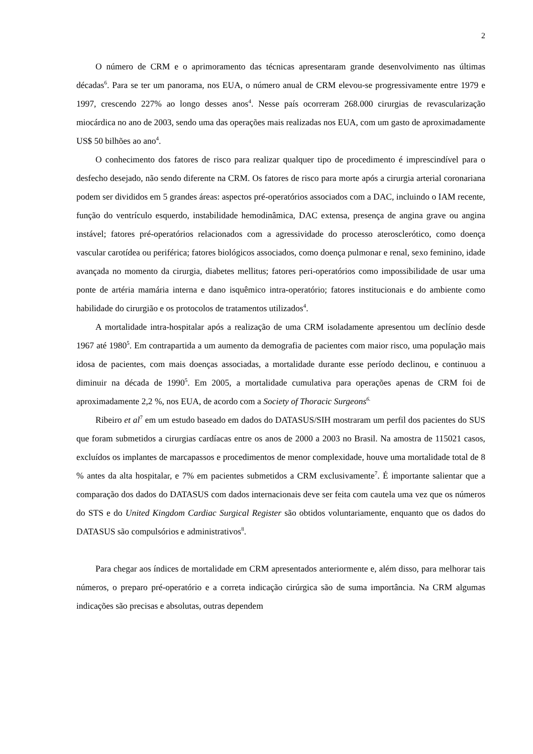2
O número de CRM e o aprimoramento das técnicas apresentaram grande desenvolvimento nas últimas décadas<sup>6</sup>. Para se ter um panorama, nos EUA, o número anual de CRM elevou-se progressivamente entre 1979 e 1997, crescendo 227% ao longo desses anos<sup>4</sup>. Nesse país ocorreram 268.000 cirurgias de revascularização miocárdica no ano de 2003, sendo uma das operações mais realizadas nos EUA, com um gasto de aproximadamente US$ 50 bilhões ao ano<sup>4</sup>.
O conhecimento dos fatores de risco para realizar qualquer tipo de procedimento é imprescindível para o desfecho desejado, não sendo diferente na CRM. Os fatores de risco para morte após a cirurgia arterial coronariana podem ser divididos em 5 grandes áreas: aspectos pré-operatórios associados com a DAC, incluindo o IAM recente, função do ventrículo esquerdo, instabilidade hemodinâmica, DAC extensa, presença de angina grave ou angina instável; fatores pré-operatórios relacionados com a agressividade do processo aterosclerótico, como doença vascular carotídea ou periférica; fatores biológicos associados, como doença pulmonar e renal, sexo feminino, idade avançada no momento da cirurgia, diabetes mellitus; fatores peri-operatórios como impossibilidade de usar uma ponte de artéria mamária interna e dano isquêmico intra-operatório; fatores institucionais e do ambiente como habilidade do cirurgião e os protocolos de tratamentos utilizados<sup>4</sup>.
A mortalidade intra-hospitalar após a realização de uma CRM isoladamente apresentou um declínio desde 1967 até 1980<sup>5</sup>. Em contrapartida a um aumento da demografia de pacientes com maior risco, uma população mais idosa de pacientes, com mais doenças associadas, a mortalidade durante esse período declinou, e continuou a diminuir na década de 1990<sup>5</sup>. Em 2005, a mortalidade cumulativa para operações apenas de CRM foi de aproximadamente 2,2 %, nos EUA, de acordo com a Society of Thoracic Surgeons<sup>6.</sup>
Ribeiro et al<sup>7</sup> em um estudo baseado em dados do DATASUS/SIH mostraram um perfil dos pacientes do SUS que foram submetidos a cirurgias cardíacas entre os anos de 2000 a 2003 no Brasil. Na amostra de 115021 casos, excluídos os implantes de marcapassos e procedimentos de menor complexidade, houve uma mortalidade total de 8 % antes da alta hospitalar, e 7% em pacientes submetidos a CRM exclusivamente<sup>7</sup>. É importante salientar que a comparação dos dados do DATASUS com dados internacionais deve ser feita com cautela uma vez que os números do STS e do United Kingdom Cardiac Surgical Register são obtidos voluntariamente, enquanto que os dados do DATASUS são compulsórios e administrativos<sup>8</sup>.
Para chegar aos índices de mortalidade em CRM apresentados anteriormente e, além disso, para melhorar tais números, o preparo pré-operatório e a correta indicação cirúrgica são de suma importância. Na CRM algumas indicações são precisas e absolutas, outras dependem